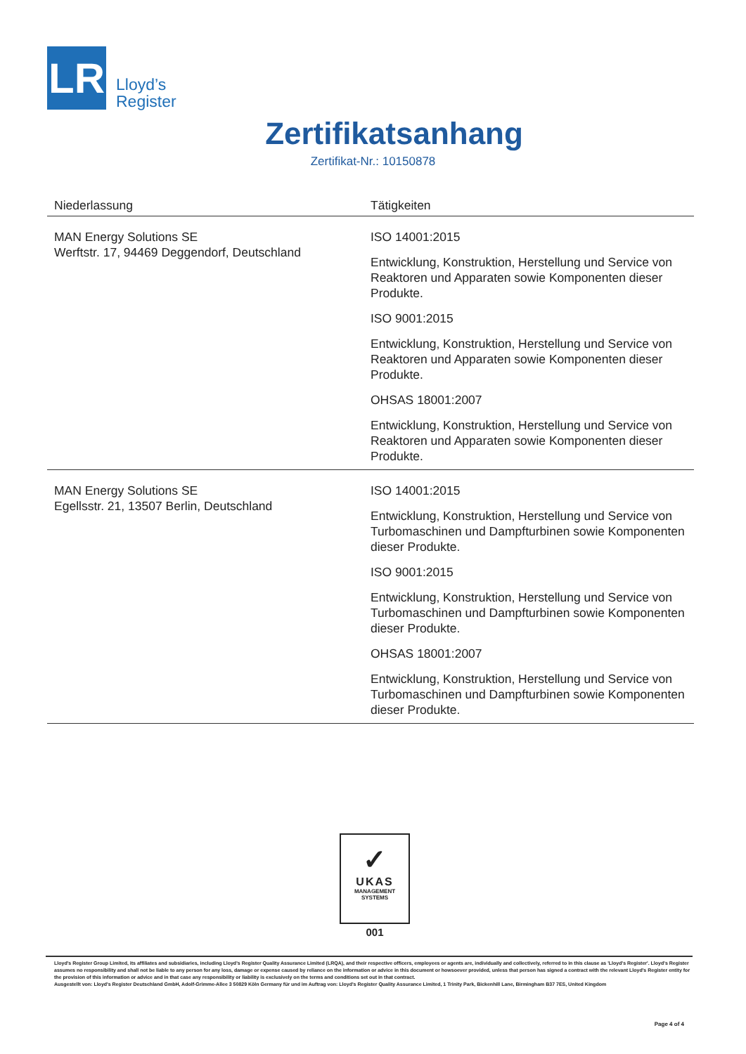LR
Lloyd’s
Register
Zertifikatsanhang
Zertifikat-Nr.: 10150878
| Niederlassung | Tätigkeiten |
| --- | --- |
| MAN Energy Solutions SE Werftstr. 17, 94469 Deggendorf, Deutschland | ISO 14001:2015 Entwicklung, Konstruktion, Herstellung und Service von Reaktoren und Apparaten sowie Komponenten dieser Produkte. ISO 9001:2015 Entwicklung, Konstruktion, Herstellung und Service von Reaktoren und Apparaten sowie Komponenten dieser Produkte. OHSAS 18001:2007 Entwicklung, Konstruktion, Herstellung und Service von Reaktoren und Apparaten sowie Komponenten dieser Produkte. |
| MAN Energy Solutions SE Egellsstr. 21, 13507 Berlin, Deutschland | ISO 14001:2015 Entwicklung, Konstruktion, Herstellung und Service von Turbomaschinen und Dampfturbinen sowie Komponenten dieser Produkte. ISO 9001:2015 Entwicklung, Konstruktion, Herstellung und Service von Turbomaschinen und Dampfturbinen sowie Komponenten dieser Produkte. OHSAS 18001:2007 Entwicklung, Konstruktion, Herstellung und Service von Turbomaschinen und Dampfturbinen sowie Komponenten dieser Produkte. |
✓
UKAS
MANAGEMENT
SYSTEMS
001
Lloyd's Register Group Limited, its affiliates and subsidiaries, including Lloyd's Register Quality Assurance Limited (LRQA), and their respective officers, employees or agents are, individually and collectively, referred to in this clause as 'Lloyd's Register'. Lloyd's Register assumes no responsibility and shall not be liable to any person for any loss, damage or expense caused by reliance on the information or advice in this document or howsoever provided, unless that person has signed a contract with the relevant Lloyd's Register entity for the provision of this information or advice and in that case any responsibility or liability is exclusively on the terms and conditions set out in that contract.
Ausgestellt von: Lloyd's Register Deutschland GmbH, Adolf-Grimme-Allee 3 50829 Köln Germany für und im Auftrag von: Lloyd's Register Quality Assurance Limited, 1 Trinity Park, Bickenhill Lane, Birmingham B37 7ES, United Kingdom
Page 4 of 4